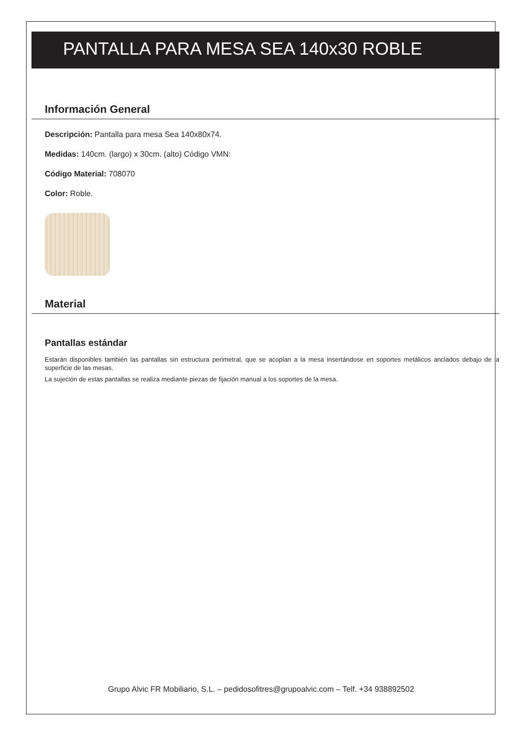PANTALLA PARA MESA SEA 140x30 ROBLE
Información General
Descripción: Pantalla para mesa Sea 140x80x74.
Medidas: 140cm. (largo) x 30cm. (alto) Código VMN:
Código Material: 708070
Color: Roble.
Material
Pantallas estándar
Estarán disponibles también las pantallas sin estructura perimetral, que se acoplan a la mesa insertándose en soportes metálicos anclados debajo de la superficie de las mesas.
La sujeción de estas pantallas se realiza mediante piezas de fijación manual a los soportes de la mesa.
Grupo Alvic FR Mobiliario, S.L. – pedidosofitres@grupoalvic.com – Telf. +34 938892502